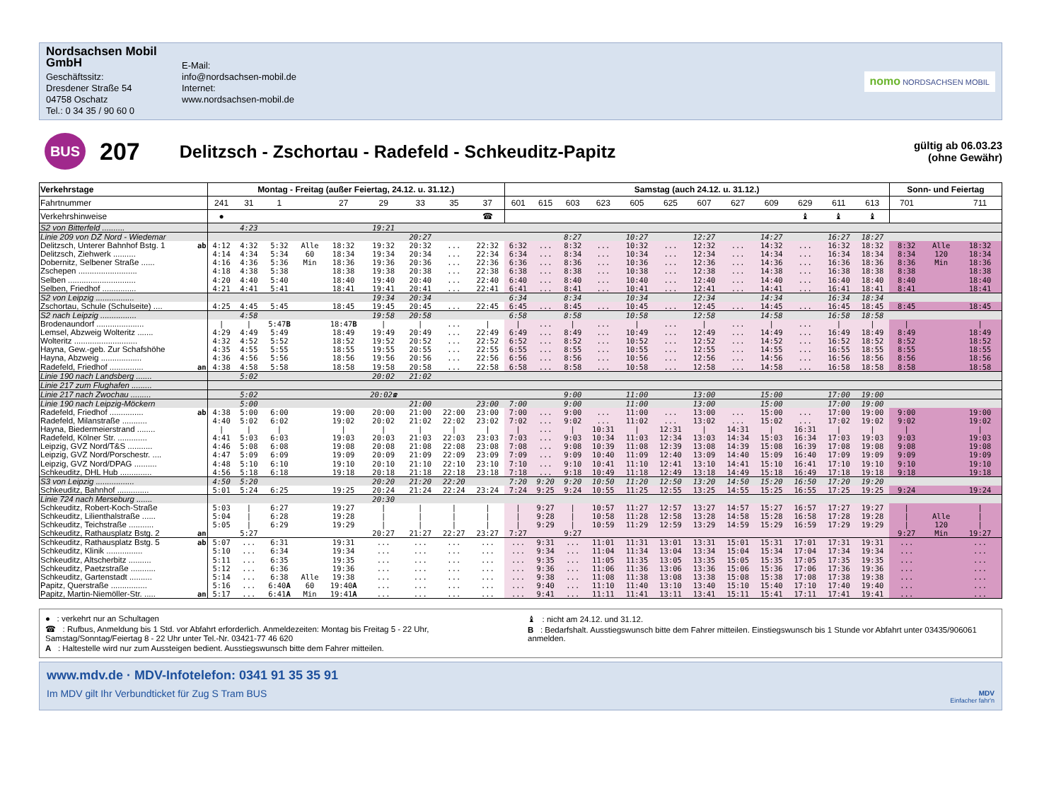Nordsachsen Mobil GmbH
Geschäftssitz:
Dresdener Straße 54
04758 Oschatz
Tel.: 0 34 35 / 90 60 0
E-Mail:
info@nordsachsen-mobil.de
Internet:
www.nordsachsen-mobil.de
nomo NORDSACHSEN MOBIL
BUS
207
Delitzsch - Zschortau - Radefeld - Schkeuditz-Papitz
gültig ab 06.03.23
(ohne Gewähr)
| Verkehrstage | | Montag - Freitag (außer Feiertag, 24.12. u. 31.12.) | | | | | | | | | Samstag (auch 24.12. u. 31.12.) | | | | | | | | | | | | Sonn- und Feiertag | | |
| --- | --- | --- | --- | --- | --- | --- | --- | --- | --- | --- | --- | --- | --- | --- | --- | --- | --- | --- | --- | --- | --- | --- | --- | --- | --- |
| Fahrtnummer | | 241 | 31 | 1 | | 27 | 29 | 33 | 35 | 37 | 601 | 615 | 603 | 623 | 605 | 625 | 607 | 627 | 609 | 629 | 611 | 613 | 701 | | 711 |
| Verkehrshinweise | | ● | | | | | | | | ☎ | | | | | | | | | | ♝ | ♝ | ♝ | | | |
| S2 von Bitterfeld .......... | | | 4:23 | | | | 19:21 | | | | | | | | | | | | | | | | | | |
| Linie 209 von DZ Nord - Wiedemar | | | | | | | | 20:27 | | | | | 8:27 | | 10:27 | | 12:27 | | 14:27 | | 16:27 | 18:27 | | | |
| Delitzsch, Unterer Bahnhof Bstg. 1 | ab | 4:12 | 4:32 | 5:32 | Alle | 18:32 | 19:32 | 20:32 | ... | 22:32 | 6:32 | ... | 8:32 | ... | 10:32 | ... | 12:32 | ... | 14:32 | ... | 16:32 | 18:32 | 8:32 | Alle | 18:32 |
| Delitzsch, Ziehwerk .......... | | 4:14 | 4:34 | 5:34 | 60 | 18:34 | 19:34 | 20:34 | ... | 22:34 | 6:34 | ... | 8:34 | ... | 10:34 | ... | 12:34 | ... | 14:34 | ... | 16:34 | 18:34 | 8:34 | 120 | 18:34 |
| Dobernitz, Selbener Straße ...... | | 4:16 | 4:36 | 5:36 | Min | 18:36 | 19:36 | 20:36 | ... | 22:36 | 6:36 | ... | 8:36 | ... | 10:36 | ... | 12:36 | ... | 14:36 | ... | 16:36 | 18:36 | 8:36 | Min | 18:36 |
| Zschepen .......................... | | 4:18 | 4:38 | 5:38 | | 18:38 | 19:38 | 20:38 | ... | 22:38 | 6:38 | ... | 8:38 | ... | 10:38 | ... | 12:38 | ... | 14:38 | ... | 16:38 | 18:38 | 8:38 | | 18:38 |
| Selben .............................. | | 4:20 | 4:40 | 5:40 | | 18:40 | 19:40 | 20:40 | ... | 22:40 | 6:40 | ... | 8:40 | ... | 10:40 | ... | 12:40 | ... | 14:40 | ... | 16:40 | 18:40 | 8:40 | | 18:40 |
| Selben, Friedhof ............... | | 4:21 | 4:41 | 5:41 | | 18:41 | 19:41 | 20:41 | ... | 22:41 | 6:41 | ... | 8:41 | ... | 10:41 | ... | 12:41 | ... | 14:41 | ... | 16:41 | 18:41 | 8:41 | | 18:41 |
| S2 von Leipzig ................. | | | | | | | 19:34 | 20:34 | | | 6:34 | | 8:34 | | 10:34 | | 12:34 | | 14:34 | | 16:34 | 18:34 | | | |
| Zschortau, Schule (Schulseite) .... | | 4:25 | 4:45 | 5:45 | | 18:45 | 19:45 | 20:45 | ... | 22:45 | 6:45 | ... | 8:45 | ... | 10:45 | ... | 12:45 | ... | 14:45 | ... | 16:45 | 18:45 | 8:45 | | 18:45 |
| S2 nach Leipzig ................ | | | 4:58 | | | | 19:58 | 20:58 | | | 6:58 | | 8:58 | | 10:58 | | 12:58 | | 14:58 | | 16:58 | 18:58 | | | |
| Brodenaundorf ..................... | | / | / | 5:47 B | | 18:47 B | / | / | ... | / | / | ... | / | ... | / | ... | / | ... | / | ... | / | / | / | | / |
| Lemsel, Abzweig Wolteritz ....... | | 4:29 | 4:49 | 5:49 | | 18:49 | 19:49 | 20:49 | ... | 22:49 | 6:49 | ... | 8:49 | ... | 10:49 | ... | 12:49 | ... | 14:49 | ... | 16:49 | 18:49 | 8:49 | | 18:49 |
| Wolteritz ............................ | | 4:32 | 4:52 | 5:52 | | 18:52 | 19:52 | 20:52 | ... | 22:52 | 6:52 | ... | 8:52 | ... | 10:52 | ... | 12:52 | ... | 14:52 | ... | 16:52 | 18:52 | 8:52 | | 18:52 |
| Hayna, Gew.-geb. Zur Schafshöhe | | 4:35 | 4:55 | 5:55 | | 18:55 | 19:55 | 20:55 | ... | 22:55 | 6:55 | ... | 8:55 | ... | 10:55 | ... | 12:55 | ... | 14:55 | ... | 16:55 | 18:55 | 8:55 | | 18:55 |
| Hayna, Abzweig .................. | | 4:36 | 4:56 | 5:56 | | 18:56 | 19:56 | 20:56 | ... | 22:56 | 6:56 | ... | 8:56 | ... | 10:56 | ... | 12:56 | ... | 14:56 | ... | 16:56 | 18:56 | 8:56 | | 18:56 |
| Radefeld, Friedhof ............... | an | 4:38 | 4:58 | 5:58 | | 18:58 | 19:58 | 20:58 | ... | 22:58 | 6:58 | ... | 8:58 | ... | 10:58 | ... | 12:58 | ... | 14:58 | ... | 16:58 | 18:58 | 8:58 | | 18:58 |
| Linie 190 nach Landsberg ....... | | | 5:02 | | | | 20:02 | 21:02 | | | | | | | | | | | | | | | | | |
| Linie 217 zum Flughafen ......... | | | | | | | | | | | | | | | | | | | | | | | | | |
| Linie 217 nach Zwochau ......... | | | 5:02 | | | | 20:02☎ | | | | | | 9:00 | | 11:00 | | 13:00 | | 15:00 | | 17:00 | 19:00 | | | |
| Linie 190 nach Leipzig-Möckern | | | 5:00 | | | | | 21:00 | | 23:00 | 7:00 | | 9:00 | | 11:00 | | 13:00 | | 15:00 | | 17:00 | 19:00 | | | |
| Radefeld, Friedhof ............... | ab | 4:38 | 5:00 | 6:00 | | 19:00 | 20:00 | 21:00 | 22:00 | 23:00 | 7:00 | ... | 9:00 | ... | 11:00 | ... | 13:00 | ... | 15:00 | ... | 17:00 | 19:00 | 9:00 | | 19:00 |
| Radefeld, Milanstraße ........... | | 4:40 | 5:02 | 6:02 | | 19:02 | 20:02 | 21:02 | 22:02 | 23:02 | 7:02 | ... | 9:02 | ... | 11:02 | ... | 13:02 | ... | 15:02 | ... | 17:02 | 19:02 | 9:02 | | 19:02 |
| Hayna, Biedermeierstrand ........ | | / | / | / | | / | / | / | / | / | / | ... | / | 10:31 | / | 12:31 | / | 14:31 | / | 16:31 | / | / | / | | / |
| Radefeld, Kölner Str. ............. | | 4:41 | 5:03 | 6:03 | | 19:03 | 20:03 | 21:03 | 22:03 | 23:03 | 7:03 | ... | 9:03 | 10:34 | 11:03 | 12:34 | 13:03 | 14:34 | 15:03 | 16:34 | 17:03 | 19:03 | 9:03 | | 19:03 |
| Leipzig, GVZ Nord/T&S ........... | | 4:46 | 5:08 | 6:08 | | 19:08 | 20:08 | 21:08 | 22:08 | 23:08 | 7:08 | ... | 9:08 | 10:39 | 11:08 | 12:39 | 13:08 | 14:39 | 15:08 | 16:39 | 17:08 | 19:08 | 9:08 | | 19:08 |
| Leipzig, GVZ Nord/Porschestr. .... | | 4:47 | 5:09 | 6:09 | | 19:09 | 20:09 | 21:09 | 22:09 | 23:09 | 7:09 | ... | 9:09 | 10:40 | 11:09 | 12:40 | 13:09 | 14:40 | 15:09 | 16:40 | 17:09 | 19:09 | 9:09 | | 19:09 |
| Leipzig, GVZ Nord/DPAG .......... | | 4:48 | 5:10 | 6:10 | | 19:10 | 20:10 | 21:10 | 22:10 | 23:10 | 7:10 | ... | 9:10 | 10:41 | 11:10 | 12:41 | 13:10 | 14:41 | 15:10 | 16:41 | 17:10 | 19:10 | 9:10 | | 19:10 |
| Schkeuditz, DHL Hub .............. | | 4:56 | 5:18 | 6:18 | | 19:18 | 20:18 | 21:18 | 22:18 | 23:18 | 7:18 | ... | 9:18 | 10:49 | 11:18 | 12:49 | 13:18 | 14:49 | 15:18 | 16:49 | 17:18 | 19:18 | 9:18 | | 19:18 |
| S3 von Leipzig ................. | | 4:50 | 5:20 | | | | 20:20 | 21:20 | 22:20 | | 7:20 | 9:20 | 9:20 | 10:50 | 11:20 | 12:50 | 13:20 | 14:50 | 15:20 | 16:50 | 17:20 | 19:20 | | | |
| Schkeuditz, Bahnhof .............. | | 5:01 | 5:24 | 6:25 | | 19:25 | 20:24 | 21:24 | 22:24 | 23:24 | 7:24 | 9:25 | 9:24 | 10:55 | 11:25 | 12:55 | 13:25 | 14:55 | 15:25 | 16:55 | 17:25 | 19:25 | 9:24 | | 19:24 |
| Linie 724 nach Merseburg ....... | | | | | | | 20:30 | | | | | | | | | | | | | | | | | | |
| Schkeuditz, Robert-Koch-Straße | | 5:03 | / | 6:27 | | 19:27 | / | / | / | / | / | 9:27 | / | 10:57 | 11:27 | 12:57 | 13:27 | 14:57 | 15:27 | 16:57 | 17:27 | 19:27 | / | | / |
| Schkeuditz, Lilienthalstraße ...... | | 5:04 | / | 6:28 | | 19:28 | / | / | / | / | / | 9:28 | / | 10:58 | 11:28 | 12:58 | 13:28 | 14:58 | 15:28 | 16:58 | 17:28 | 19:28 | / | Alle | / |
| Schkeuditz, Teichstraße ........... | | 5:05 | / | 6:29 | | 19:29 | / | / | / | / | / | 9:29 | / | 10:59 | 11:29 | 12:59 | 13:29 | 14:59 | 15:29 | 16:59 | 17:29 | 19:29 | / | 120 | / |
| Schkeuditz, Rathausplatz Bstg. 2 | an | | 5:27 | | | | 20:27 | 21:27 | 22:27 | 23:27 | 7:27 | | 9:27 | | | | | | | | | | 9:27 | Min | 19:27 |
| Schkeuditz, Rathausplatz Bstg. 5 | ab | 5:07 | ... | 6:31 | | 19:31 | ... | ... | ... | ... | ... | 9:31 | ... | 11:01 | 11:31 | 13:01 | 13:31 | 15:01 | 15:31 | 17:01 | 17:31 | 19:31 | ... | | ... |
| Schkeuditz, Klinik ................ | | 5:10 | ... | 6:34 | | 19:34 | ... | ... | ... | ... | ... | 9:34 | ... | 11:04 | 11:34 | 13:04 | 13:34 | 15:04 | 15:34 | 17:04 | 17:34 | 19:34 | ... | | ... |
| Schkeuditz, Altscherbitz .......... | | 5:11 | ... | 6:35 | | 19:35 | ... | ... | ... | ... | ... | 9:35 | ... | 11:05 | 11:35 | 13:05 | 13:35 | 15:05 | 15:35 | 17:05 | 17:35 | 19:35 | ... | | ... |
| Schkeuditz, Paetzstraße ........... | | 5:12 | ... | 6:36 | | 19:36 | ... | ... | ... | ... | ... | 9:36 | ... | 11:06 | 11:36 | 13:06 | 13:36 | 15:06 | 15:36 | 17:06 | 17:36 | 19:36 | ... | | ... |
| Schkeuditz, Gartenstadt .......... | | 5:14 | ... | 6:38 | Alle | 19:38 | ... | ... | ... | ... | ... | 9:38 | ... | 11:08 | 11:38 | 13:08 | 13:38 | 15:08 | 15:38 | 17:08 | 17:38 | 19:38 | ... | | ... |
| Papitz, Querstraße ................ | | 5:16 | ... | 6:40 A | 60 | 19:40 A | ... | ... | ... | ... | ... | 9:40 | ... | 11:10 | 11:40 | 13:10 | 13:40 | 15:10 | 15:40 | 17:10 | 17:40 | 19:40 | ... | | ... |
| Papitz, Martin-Niemöller-Str. ..... | an | 5:17 | ... | 6:41 A | Min | 19:41 A | ... | ... | ... | ... | ... | 9:41 | ... | 11:11 | 11:41 | 13:11 | 13:41 | 15:11 | 15:41 | 17:11 | 17:41 | 19:41 | ... | | ... |
● : verkehrt nur an Schultagen
☎ : Rufbus, Anmeldung bis 1 Std. vor Abfahrt erforderlich. Anmeldezeiten: Montag bis Freitag 5 - 22 Uhr, Samstag/Sonntag/Feiertag 8 - 22 Uhr unter Tel.-Nr. 03421-77 46 620
A : Haltestelle wird nur zum Aussteigen bedient. Ausstiegswunsch bitte dem Fahrer mitteilen.
♝ : nicht am 24.12. und 31.12.
B : Bedarfshalt. Ausstiegswunsch bitte dem Fahrer mitteilen. Einstiegswunsch bis 1 Stunde vor Abfahrt unter 03435/906061 anmelden.
www.mdv.de · MDV-Infotelefon: 0341 91 35 35 91
Im MDV gilt Ihr Verbundticket für Zug S Tram BUS
MDV
Einfacher fahr'n